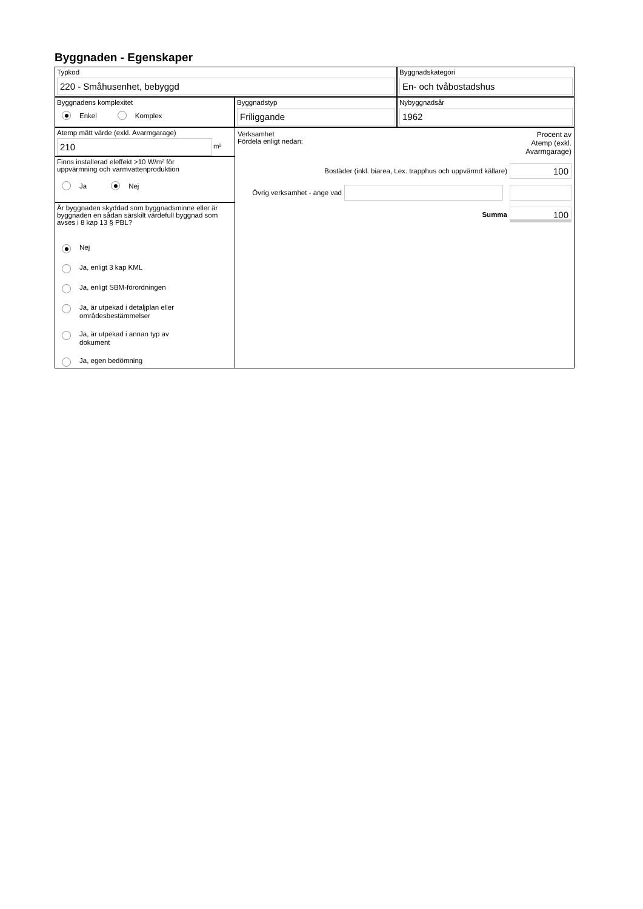Byggnaden - Egenskaper
Typkod
220 - Småhusenhet, bebyggd
Byggnadskategori
En- och tvåbostadshus
Byggnadens komplexitet
Enkel Komplex
Byggnadstyp
Friliggande
Nybyggnadsår
1962
Atemp mätt värde (exkl. Avarmgarage)
210
m²
Finns installerad eleffekt >10 W/m² för
uppvärmning och varmvattenproduktion
Ja Nej
Är byggnaden skyddad som byggnadsminne eller är byggnaden en sådan särskilt värdefull byggnad som avses i 8 kap 13 § PBL?
Nej
Ja, enligt 3 kap KML
Ja, enligt SBM-förordningen
Ja, är utpekad i detaljplan eller
områdesbestämmelser
Ja, är utpekad i annan typ av
dokument
Ja, egen bedömning
Verksamhet
Fördela enligt nedan:
Procent av Atemp (exkl. Avarmgarage)
Bostäder (inkl. biarea, t.ex. trapphus och uppvärmd källare)
100
Övrig verksamhet - ange vad
Summa
100